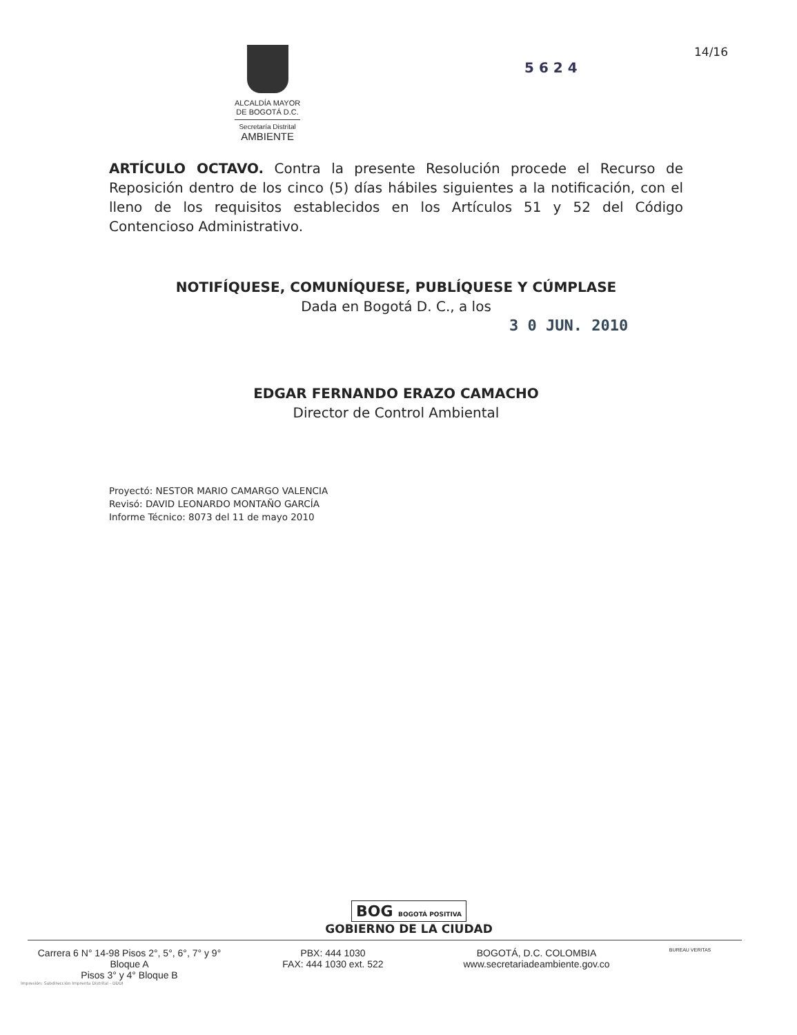ALCALDÍA MAYOR
DE BOGOTÁ D.C.
Secretaría Distrital
AMBIENTE
14/16
5 6 2 4
ARTÍCULO OCTAVO. Contra la presente Resolución procede el Recurso de Reposición dentro de los cinco (5) días hábiles siguientes a la notificación, con el lleno de los requisitos establecidos en los Artículos 51 y 52 del Código Contencioso Administrativo.
NOTIFÍQUESE, COMUNÍQUESE, PUBLÍQUESE Y CÚMPLASE
Dada en Bogotá D. C., a los
3 0 JUN. 2010
EDGAR FERNANDO ERAZO CAMACHO
Director de Control Ambiental
Proyectó: NESTOR MARIO CAMARGO VALENCIA
Revisó: DAVID LEONARDO MONTAÑO GARCÍA
Informe Técnico: 8073 del 11 de mayo 2010
BOG BOGOTÁ POSITIVA
GOBIERNO DE LA CIUDAD
Carrera 6 N° 14-98 Pisos 2°, 5°, 6°, 7° y 9° Bloque A
Pisos 3° y 4° Bloque B
PBX: 444 1030
FAX: 444 1030 ext. 522
BOGOTÁ, D.C. COLOMBIA
www.secretariadeambiente.gov.co
BUREAU VERITAS
Impresión: Subdirección Imprenta Distrital - DDDI